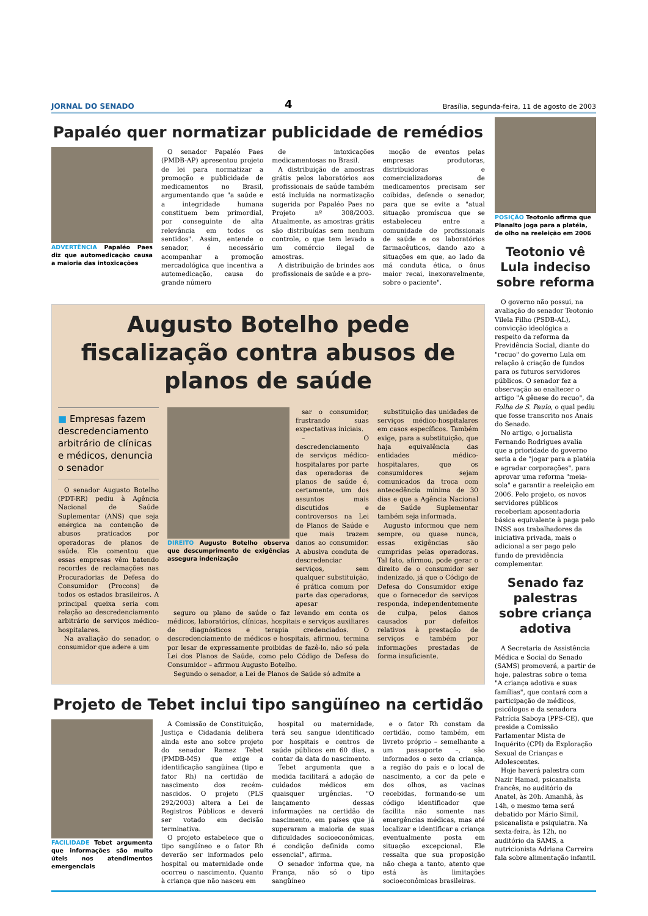JORNAL DO SENADO 4 Brasília, segunda-feira, 11 de agosto de 2003
Papaléo quer normatizar publicidade de remédios
ADVERTÊNCIA Papaléo Paes diz que automedicação causa a maioria das intoxicações
O senador Papaléo Paes (PMDB-AP) apresentou projeto de lei para normatizar a promoção e publicidade de medicamentos no Brasil, argumentando que "a saúde e a integridade humana constituem bem primordial, por conseguinte de alta relevância em todos os sentidos". Assim, entende o senador, é necessário acompanhar a promoção mercadológica que incentiva a automedicação, causa do grande número
de intoxicações medicamentosas no Brasil.
A distribuição de amostras grátis pelos laboratórios aos profissionais de saúde também está incluída na normatização sugerida por Papaléo Paes no Projeto nº 308/2003. Atualmente, as amostras grátis são distribuídas sem nenhum controle, o que tem levado a um comércio ilegal de amostras.
A distribuição de brindes aos profissionais de saúde e a pro-
moção de eventos pelas empresas produtoras, distribuidoras e comercializadoras de medicamentos precisam ser coibidas, defende o senador, para que se evite a "atual situação promíscua que se estabeleceu entre a comunidade de profissionais de saúde e os laboratórios farmacêuticos, dando azo a situações em que, ao lado da má conduta ética, o ônus maior recai, inexoravelmente, sobre o paciente".
Augusto Botelho pede fiscalização contra abusos de planos de saúde
■ Empresas fazem descredenciamento arbitrário de clínicas e médicos, denuncia o senador
O senador Augusto Botelho (PDT-RR) pediu à Agência Nacional de Saúde Suplementar (ANS) que seja enérgica na contenção de abusos praticados por operadoras de planos de saúde. Ele comentou que essas empresas vêm batendo recordes de reclamações nas Procuradorias de Defesa do Consumidor (Procons) de todos os estados brasileiros. A principal queixa seria com relação ao descredenciamento arbitrário de serviços médico-hospitalares.
Na avaliação do senador, o consumidor que adere a um
DIREITO Augusto Botelho observa que descumprimento de exigências assegura indenização
sar o consumidor, frustrando suas expectativas iniciais.
– O descredenciamento de serviços médico-hospitalares por parte das operadoras de planos de saúde é, certamente, um dos assuntos mais discutidos e controversos na Lei de Planos de Saúde e que mais trazem danos ao consumidor. A abusiva conduta de descredenciar serviços, sem qualquer substituição, é prática comum por parte das operadoras, apesar
seguro ou plano de saúde o faz levando em conta os médicos, laboratórios, clínicas, hospitais e serviços auxiliares de diagnósticos e terapia credenciados. O descredenciamento de médicos e hospitais, afirmou, termina por lesar de expressamente proibidas de fazê-lo, não só pela Lei dos Planos de Saúde, como pelo Código de Defesa do Consumidor – afirmou Augusto Botelho.
Segundo o senador, a Lei de Planos de Saúde só admite a
substituição das unidades de serviços médico-hospitalares em casos específicos. Também exige, para a substituição, que haja equivalência das entidades médico-hospitalares, que os consumidores sejam comunicados da troca com antecedência mínima de 30 dias e que a Agência Nacional de Saúde Suplementar também seja informada.
Augusto informou que nem sempre, ou quase nunca, essas exigências são cumpridas pelas operadoras. Tal fato, afirmou, pode gerar o direito de o consumidor ser indenizado, já que o Código de Defesa do Consumidor exige que o fornecedor de serviços responda, independentemente de culpa, pelos danos causados por defeitos relativos à prestação de serviços e também por informações prestadas de forma insuficiente.
Projeto de Tebet inclui tipo sangüíneo na certidão
FACILIDADE Tebet argumenta que informações são muito úteis nos atendimentos emergenciais
A Comissão de Constituição, Justiça e Cidadania delibera ainda este ano sobre projeto do senador Ramez Tebet (PMDB-MS) que exige a identificação sangüínea (tipo e fator Rh) na certidão de nascimento dos recém-nascidos. O projeto (PLS 292/2003) altera a Lei de Registros Públicos e deverá ser votado em decisão terminativa.
O projeto estabelece que o tipo sangüíneo e o fator Rh deverão ser informados pelo hospital ou maternidade onde ocorreu o nascimento. Quanto à criança que não nasceu em
hospital ou maternidade, terá seu sangue identificado por hospitais e centros de saúde públicos em 60 dias, a contar da data do nascimento.
Tebet argumenta que a medida facilitará a adoção de cuidados médicos em quaisquer urgências. "O lançamento dessas informações na certidão de nascimento, em países que já superaram a maioria de suas dificuldades socioeconômicas, é condição definida como essencial", afirma.
O senador informa que, na França, não só o tipo sangüíneo
e o fator Rh constam da certidão, como também, em livreto próprio – semelhante a um passaporte –, são informados o sexo da criança, a região do país e o local de nascimento, a cor da pele e dos olhos, as vacinas recebidas, formando-se um código identificador que facilita não somente nas emergências médicas, mas até localizar e identificar a criança eventualmente posta em situação excepcional. Ele ressalta que sua proposição não chega a tanto, atento que está às limitações socioeconômicas brasileiras.
POSIÇÃO Teotonio afirma que Planalto joga para a platéia, de olho na reeleição em 2006
Teotonio vê Lula indeciso sobre reforma
O governo não possui, na avaliação do senador Teotonio Vilela Filho (PSDB-AL), convicção ideológica a respeito da reforma da Previdência Social, diante do "recuo" do governo Lula em relação à criação de fundos para os futuros servidores públicos. O senador fez a observação ao enaltecer o artigo "A gênese do recuo", da Folha de S. Paulo, o qual pediu que fosse transcrito nos Anais do Senado.
No artigo, o jornalista Fernando Rodrigues avalia que a prioridade do governo seria a de "jogar para a platéia e agradar corporações", para aprovar uma reforma "meia-sola" e garantir a reeleição em 2006. Pelo projeto, os novos servidores públicos receberiam aposentadoria básica equivalente à paga pelo INSS aos trabalhadores da iniciativa privada, mais o adicional a ser pago pelo fundo de previdência complementar.
Senado faz palestras sobre criança adotiva
A Secretaria de Assistência Médica e Social do Senado (SAMS) promoverá, a partir de hoje, palestras sobre o tema "A criança adotiva e suas famílias", que contará com a participação de médicos, psicólogos e da senadora Patrícia Saboya (PPS-CE), que preside a Comissão Parlamentar Mista de Inquérito (CPI) da Exploração Sexual de Crianças e Adolescentes.
Hoje haverá palestra com Nazir Hamad, psicanalista francês, no auditório da Anatel, às 20h. Amanhã, às 14h, o mesmo tema será debatido por Mário Simil, psicanalista e psiquiatra. Na sexta-feira, às 12h, no auditório da SAMS, a nutricionista Adriana Carreira fala sobre alimentação infantil.